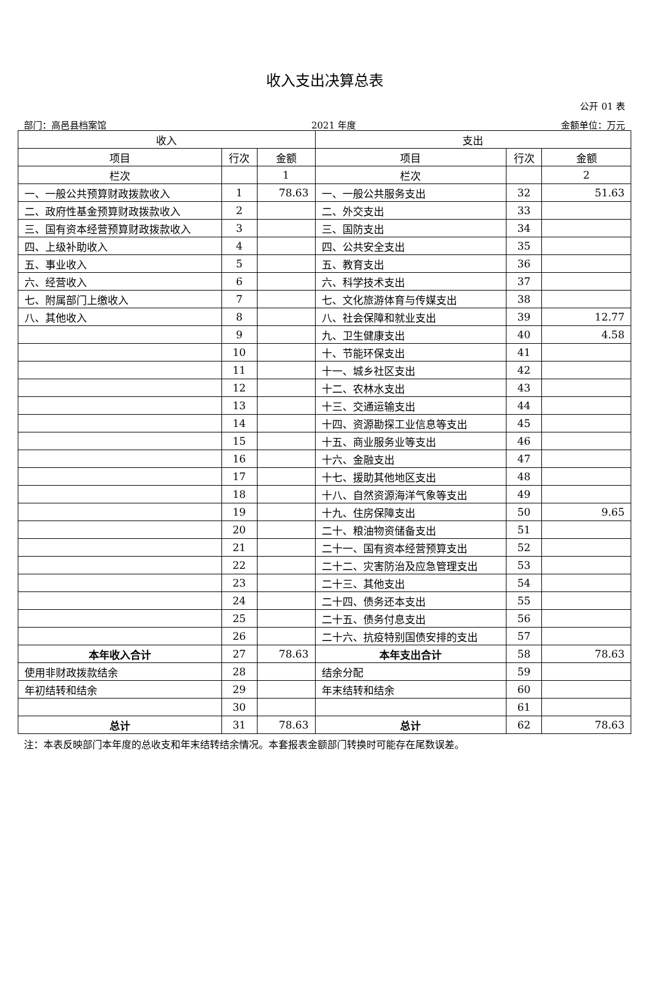收入支出决算总表
公开 01 表
部门：高邑县档案馆 2021 年度 金额单位：万元
| 收入 | | | 支出 | | |
| --- | --- | --- | --- | --- | --- |
| 项目 | 行次 | 金额 | 项目 | 行次 | 金额 |
| 栏次 | | 1 | 栏次 | | 2 |
| 一、一般公共预算财政拨款收入 | 1 | 78.63 | 一、一般公共服务支出 | 32 | 51.63 |
| 二、政府性基金预算财政拨款收入 | 2 | | 二、外交支出 | 33 | |
| 三、国有资本经营预算财政拨款收入 | 3 | | 三、国防支出 | 34 | |
| 四、上级补助收入 | 4 | | 四、公共安全支出 | 35 | |
| 五、事业收入 | 5 | | 五、教育支出 | 36 | |
| 六、经营收入 | 6 | | 六、科学技术支出 | 37 | |
| 七、附属部门上缴收入 | 7 | | 七、文化旅游体育与传媒支出 | 38 | |
| 八、其他收入 | 8 | | 八、社会保障和就业支出 | 39 | 12.77 |
| | 9 | | 九、卫生健康支出 | 40 | 4.58 |
| | 10 | | 十、节能环保支出 | 41 | |
| | 11 | | 十一、城乡社区支出 | 42 | |
| | 12 | | 十二、农林水支出 | 43 | |
| | 13 | | 十三、交通运输支出 | 44 | |
| | 14 | | 十四、资源勘探工业信息等支出 | 45 | |
| | 15 | | 十五、商业服务业等支出 | 46 | |
| | 16 | | 十六、金融支出 | 47 | |
| | 17 | | 十七、援助其他地区支出 | 48 | |
| | 18 | | 十八、自然资源海洋气象等支出 | 49 | |
| | 19 | | 十九、住房保障支出 | 50 | 9.65 |
| | 20 | | 二十、粮油物资储备支出 | 51 | |
| | 21 | | 二十一、国有资本经营预算支出 | 52 | |
| | 22 | | 二十二、灾害防治及应急管理支出 | 53 | |
| | 23 | | 二十三、其他支出 | 54 | |
| | 24 | | 二十四、债务还本支出 | 55 | |
| | 25 | | 二十五、债务付息支出 | 56 | |
| | 26 | | 二十六、抗疫特别国债安排的支出 | 57 | |
| 本年收入合计 | 27 | 78.63 | 本年支出合计 | 58 | 78.63 |
| 使用非财政拨款结余 | 28 | | 结余分配 | 59 | |
| 年初结转和结余 | 29 | | 年末结转和结余 | 60 | |
| | 30 | | | 61 | |
| 总计 | 31 | 78.63 | 总计 | 62 | 78.63 |
注：本表反映部门本年度的总收支和年末结转结余情况。本套报表金额部门转换时可能存在尾数误差。